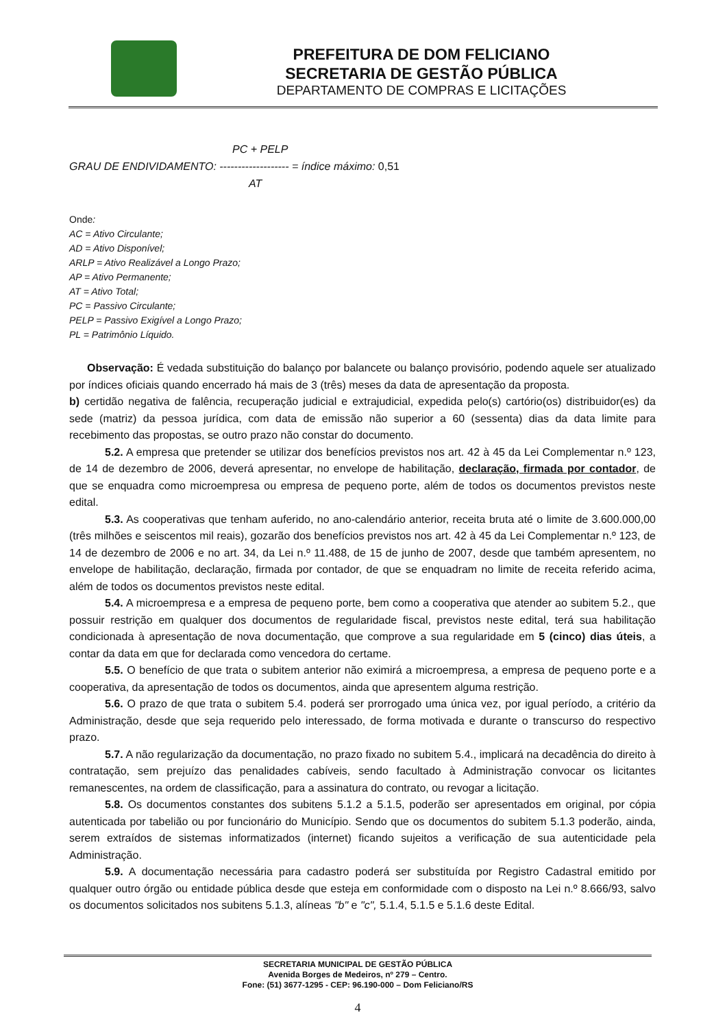PREFEITURA DE DOM FELICIANO
SECRETARIA DE GESTÃO PÚBLICA
DEPARTAMENTO DE COMPRAS E LICITAÇÕES
PC + PELP
GRAU DE ENDIVIDAMENTO: ------------------- = índice máximo: 0,51
AT
Onde:
AC = Ativo Circulante;
AD = Ativo Disponível;
ARLP = Ativo Realizável a Longo Prazo;
AP = Ativo Permanente;
AT = Ativo Total;
PC = Passivo Circulante;
PELP = Passivo Exigível a Longo Prazo;
PL = Patrimônio Líquido.
Observação: É vedada substituição do balanço por balancete ou balanço provisório, podendo aquele ser atualizado por índices oficiais quando encerrado há mais de 3 (três) meses da data de apresentação da proposta.
b) certidão negativa de falência, recuperação judicial e extrajudicial, expedida pelo(s) cartório(os) distribuidor(es) da sede (matriz) da pessoa jurídica, com data de emissão não superior a 60 (sessenta) dias da data limite para recebimento das propostas, se outro prazo não constar do documento.
5.2. A empresa que pretender se utilizar dos benefícios previstos nos art. 42 à 45 da Lei Complementar n.º 123, de 14 de dezembro de 2006, deverá apresentar, no envelope de habilitação, declaração, firmada por contador, de que se enquadra como microempresa ou empresa de pequeno porte, além de todos os documentos previstos neste edital.
5.3. As cooperativas que tenham auferido, no ano-calendário anterior, receita bruta até o limite de 3.600.000,00 (três milhões e seiscentos mil reais), gozarão dos benefícios previstos nos art. 42 à 45 da Lei Complementar n.º 123, de 14 de dezembro de 2006 e no art. 34, da Lei n.º 11.488, de 15 de junho de 2007, desde que também apresentem, no envelope de habilitação, declaração, firmada por contador, de que se enquadram no limite de receita referido acima, além de todos os documentos previstos neste edital.
5.4. A microempresa e a empresa de pequeno porte, bem como a cooperativa que atender ao subitem 5.2., que possuir restrição em qualquer dos documentos de regularidade fiscal, previstos neste edital, terá sua habilitação condicionada à apresentação de nova documentação, que comprove a sua regularidade em 5 (cinco) dias úteis, a contar da data em que for declarada como vencedora do certame.
5.5. O benefício de que trata o subitem anterior não eximirá a microempresa, a empresa de pequeno porte e a cooperativa, da apresentação de todos os documentos, ainda que apresentem alguma restrição.
5.6. O prazo de que trata o subitem 5.4. poderá ser prorrogado uma única vez, por igual período, a critério da Administração, desde que seja requerido pelo interessado, de forma motivada e durante o transcurso do respectivo prazo.
5.7. A não regularização da documentação, no prazo fixado no subitem 5.4., implicará na decadência do direito à contratação, sem prejuízo das penalidades cabíveis, sendo facultado à Administração convocar os licitantes remanescentes, na ordem de classificação, para a assinatura do contrato, ou revogar a licitação.
5.8. Os documentos constantes dos subitens 5.1.2 a 5.1.5, poderão ser apresentados em original, por cópia autenticada por tabelião ou por funcionário do Município. Sendo que os documentos do subitem 5.1.3 poderão, ainda, serem extraídos de sistemas informatizados (internet) ficando sujeitos a verificação de sua autenticidade pela Administração.
5.9. A documentação necessária para cadastro poderá ser substituída por Registro Cadastral emitido por qualquer outro órgão ou entidade pública desde que esteja em conformidade com o disposto na Lei n.º 8.666/93, salvo os documentos solicitados nos subitens 5.1.3, alíneas "b" e "c", 5.1.4, 5.1.5 e 5.1.6 deste Edital.
SECRETARIA MUNICIPAL DE GESTÃO PÚBLICA
Avenida Borges de Medeiros, nº 279 – Centro.
Fone: (51) 3677-1295 - CEP: 96.190-000 – Dom Feliciano/RS
4